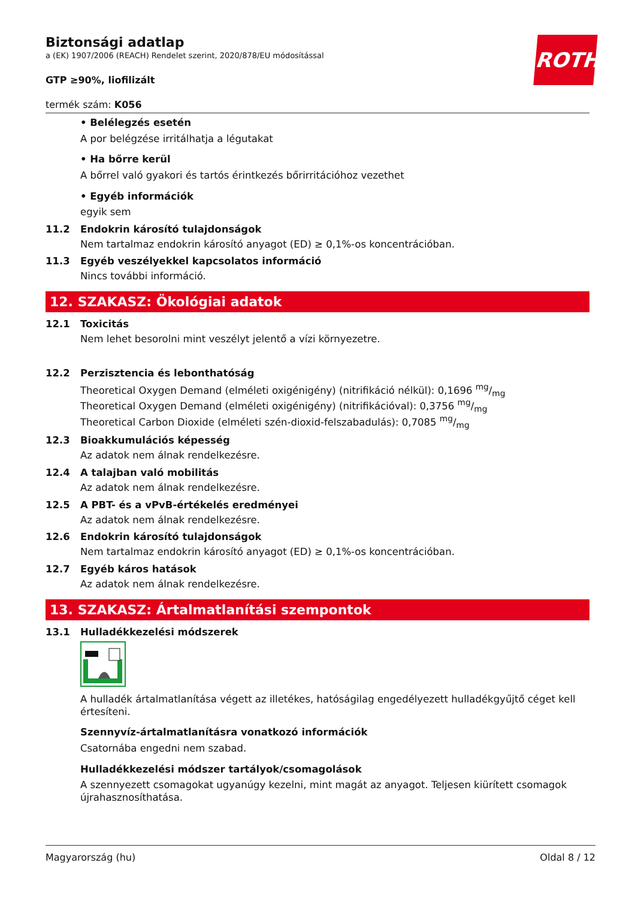ROTH
Biztonsági adatlap
a (EK) 1907/2006 (REACH) Rendelet szerint, 2020/878/EU módosítással
GTP ≥90%, liofilizált
termék szám: K056
• Belélegzés esetén
A por belégzése irritálhatja a légutakat
• Ha bőrre kerül
A bőrrel való gyakori és tartós érintkezés bőrirritációhoz vezethet
• Egyéb információk
egyik sem
11.2 Endokrin károsító tulajdonságok
Nem tartalmaz endokrin károsító anyagot (ED) ≥ 0,1%-os koncentrációban.
11.3 Egyéb veszélyekkel kapcsolatos információ
Nincs további információ.
12. SZAKASZ: Ökológiai adatok
12.1 Toxicitás
Nem lehet besorolni mint veszélyt jelentő a vízi környezetre.
12.2 Perzisztencia és lebonthatóság
Theoretical Oxygen Demand (elméleti oxigénigény) (nitrifikáció nélkül): 0,1696 mg/mg
Theoretical Oxygen Demand (elméleti oxigénigény) (nitrifikációval): 0,3756 mg/mg
Theoretical Carbon Dioxide (elméleti szén-dioxid-felszabadulás): 0,7085 mg/mg
12.3 Bioakkumulációs képesség
Az adatok nem álnak rendelkezésre.
12.4 A talajban való mobilitás
Az adatok nem álnak rendelkezésre.
12.5 A PBT- és a vPvB-értékelés eredményei
Az adatok nem álnak rendelkezésre.
12.6 Endokrin károsító tulajdonságok
Nem tartalmaz endokrin károsító anyagot (ED) ≥ 0,1%-os koncentrációban.
12.7 Egyéb káros hatások
Az adatok nem álnak rendelkezésre.
13. SZAKASZ: Ártalmatlanítási szempontok
13.1 Hulladékkezelési módszerek
A hulladék ártalmatlanítása végett az illetékes, hatóságilag engedélyezett hulladékgyűjtő céget kell értesíteni.
Szennyvíz-ártalmatlanításra vonatkozó információk
Csatornába engedni nem szabad.
Hulladékkezelési módszer tartályok/csomagolások
A szennyezett csomagokat ugyanúgy kezelni, mint magát az anyagot. Teljesen kiürített csomagok újrahasznosíthatása.
Magyarország (hu) Oldal 8 / 12